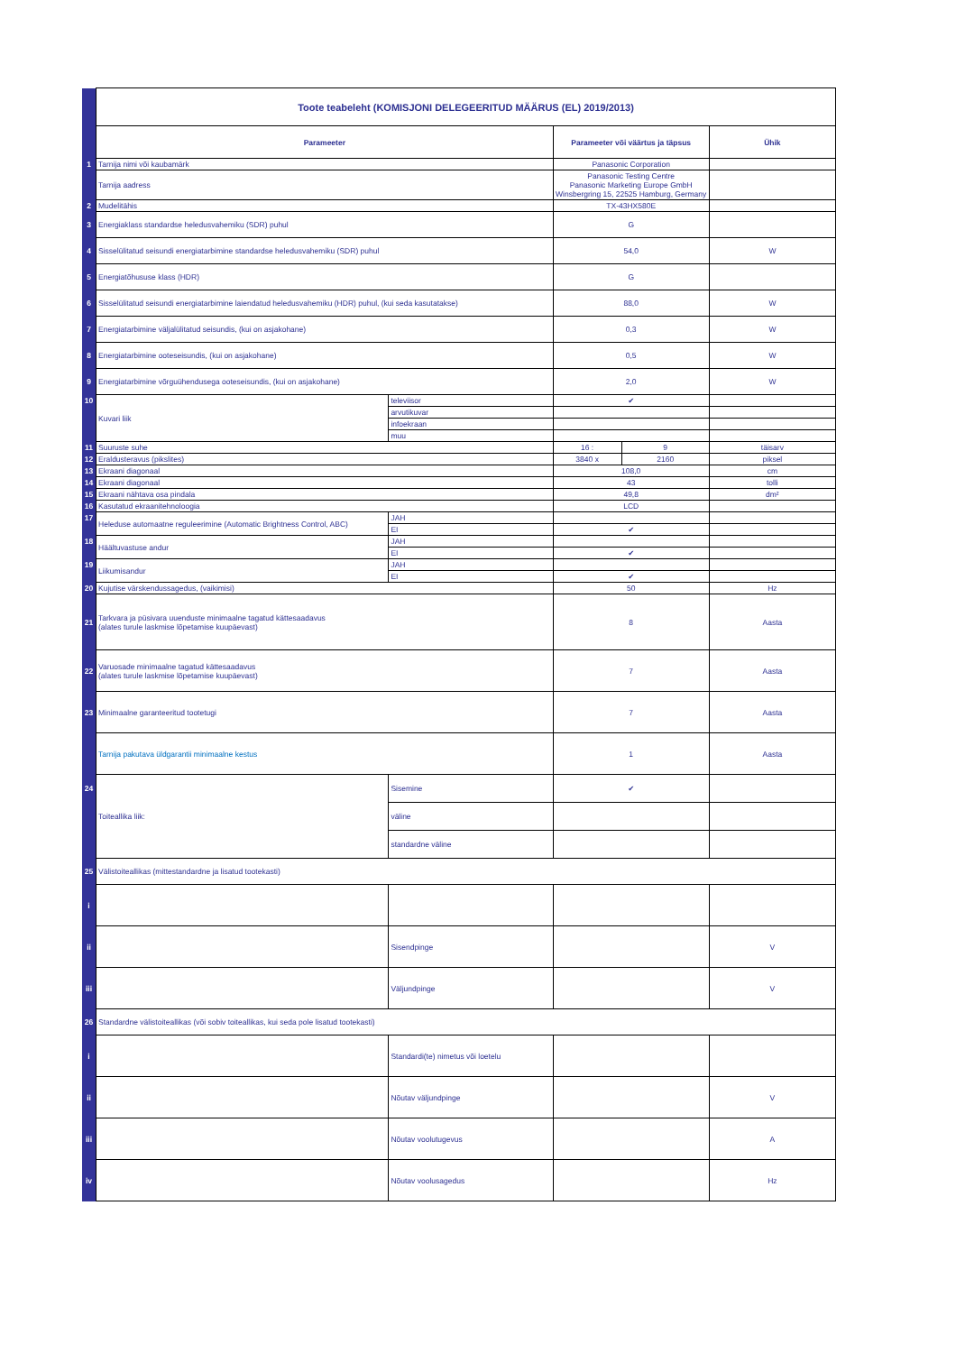| | Toote teabeleht (KOMISJONI DELEGEERITUD MÄÄRUS (EL) 2019/2013) | | | | |
| | Parameeter | | Parameeter või väärtus ja täpsus | | Ühik |
| 1 | Tarnija nimi või kaubamärk | | Panasonic Corporation | | |
| | Tarnija aadress | | Panasonic Testing Centre Panasonic Marketing Europe GmbH Winsbergring 15, 22525 Hamburg, Germany | | |
| 2 | Mudelitähis | | TX-43HX580E | | |
| 3 | Energiaklass standardse heledusvahemiku (SDR) puhul | | G | | |
| 4 | Sisselülitatud seisundi energiatarbimine standardse heledusvahemiku (SDR) puhul | | 54,0 | | W |
| 5 | Energiatõhususe klass (HDR) | | G | | |
| 6 | Sisselülitatud seisundi energiatarbimine laiendatud heledusvahemiku (HDR) puhul, (kui seda kasutatakse) | | 88,0 | | W |
| 7 | Energiatarbimine väljalülitatud seisundis, (kui on asjakohane) | | 0,3 | | W |
| 8 | Energiatarbimine ooteseisundis, (kui on asjakohane) | | 0,5 | | W |
| 9 | Energiatarbimine võrguühendusega ooteseisundis, (kui on asjakohane) | | 2,0 | | W |
| 10 | Kuvari liik | televiisor | ✔ | | |
| | | arvutikuvar | | | |
| | | infoekraan | | | |
| | | muu | | | |
| 11 | Suuruste suhe | | 16 : | 9 | täisarv |
| 12 | Eraldusteravus (pikslites) | | 3840 x | 2160 | piksel |
| 13 | Ekraani diagonaal | | 108,0 | | cm |
| 14 | Ekraani diagonaal | | 43 | | tolli |
| 15 | Ekraani nähtava osa pindala | | 49,8 | | dm² |
| 16 | Kasutatud ekraanitehnoloogia | | LCD | | |
| 17 | Heleduse automaatne reguleerimine (Automatic Brightness Control, ABC) | JAH | | | |
| | | EI | ✔ | | |
| 18 | Häältuvastuse andur | JAH | | | |
| | | EI | ✔ | | |
| 19 | Liikumisandur | JAH | | | |
| | | EI | ✔ | | |
| 20 | Kujutise värskendussagedus, (vaikimisi) | | 50 | | Hz |
| 21 | Tarkvara ja püsivara uuenduste minimaalne tagatud kättesaadavus (alates turule laskmise lõpetamise kuupäevast) | | 8 | | Aasta |
| 22 | Varuosade minimaalne tagatud kättesaadavus (alates turule laskmise lõpetamise kuupäevast) | | 7 | | Aasta |
| 23 | Minimaalne garanteeritud tootetugi | | 7 | | Aasta |
| | Tarnija pakutava üldgarantii minimaalne kestus | | 1 | | Aasta |
| 24 | Toiteallika liik: | Sisemine | ✔ | | |
| | | väline | | | |
| | | standardne väline | | | |
| 25 | Välistoiteallikas (mittestandardne ja lisatud tootekasti) | | | | |
| i | | | | | |
| ii | | Sisendpinge | | | V |
| iii | | Väljundpinge | | | V |
| 26 | Standardne välistoiteallikas (või sobiv toiteallikas, kui seda pole lisatud tootekasti) | | | | |
| i | | Standardi(te) nimetus või loetelu | | | |
| ii | | Nõutav väljundpinge | | | V |
| iii | | Nõutav voolutugevus | | | A |
| iv | | Nõutav voolusagedus | | | Hz |